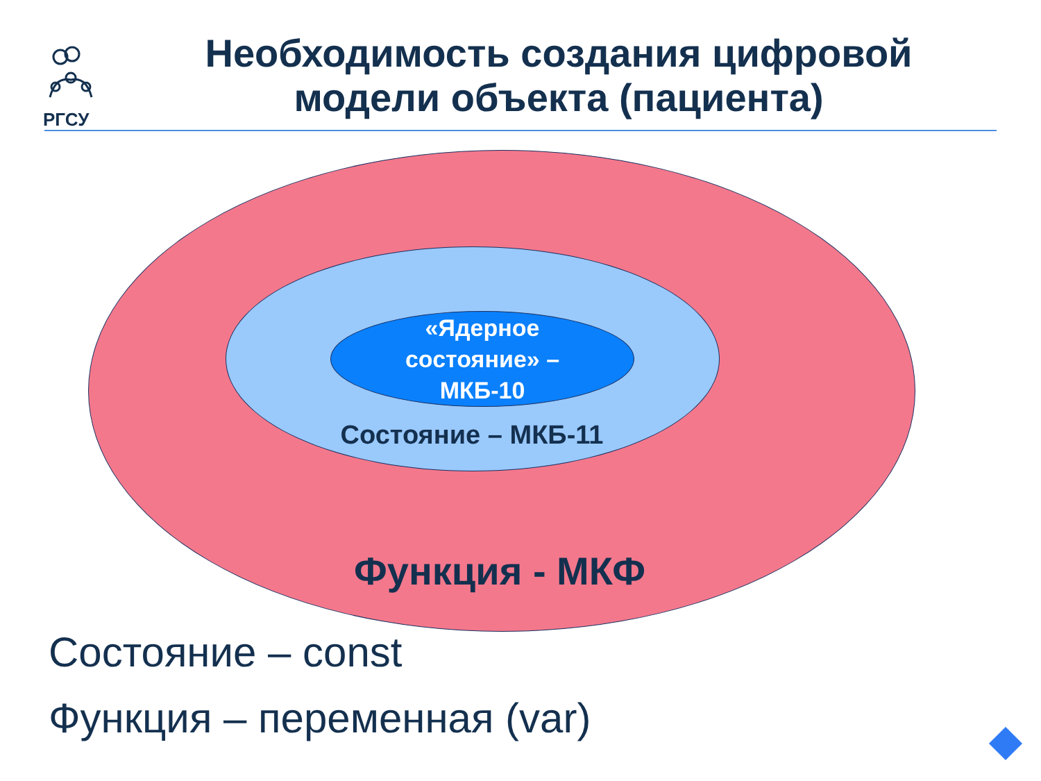РГСУ
Необходимость создания цифровой модели объекта (пациента)
«Ядерное состояние» – МКБ-10
Состояние – МКБ-11
Функция - МКФ
Состояние – const
Функция – переменная (var)